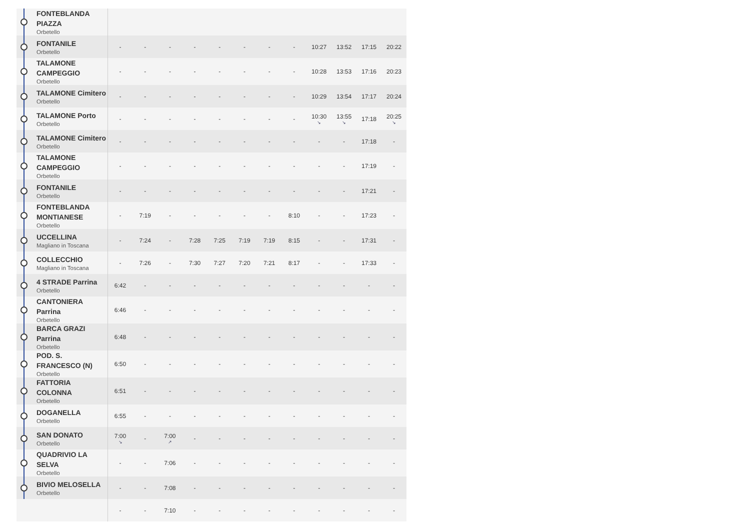| FONTEBLANDA PIAZZA Orbetello | | | | | | | | | | | | |
| FONTANILE Orbetello | - | - | - | - | - | - | - | - | 10:27 | 13:52 | 17:15 | 20:22 |
| TALAMONE CAMPEGGIO Orbetello | - | - | - | - | - | - | - | - | 10:28 | 13:53 | 17:16 | 20:23 |
| TALAMONE Cimitero Orbetello | - | - | - | - | - | - | - | - | 10:29 | 13:54 | 17:17 | 20:24 |
| TALAMONE Porto Orbetello | - | - | - | - | - | - | - | - | 10:30 ↘ | 13:55 ↘ | 17:18 | 20:25 ↘ |
| TALAMONE Cimitero Orbetello | - | - | - | - | - | - | - | - | - | - | 17:18 | - |
| TALAMONE CAMPEGGIO Orbetello | - | - | - | - | - | - | - | - | - | - | 17:19 | - |
| FONTANILE Orbetello | - | - | - | - | - | - | - | - | - | - | 17:21 | - |
| FONTEBLANDA MONTIANESE Orbetello | - | 7:19 | - | - | - | - | - | 8:10 | - | - | 17:23 | - |
| UCCELLINA Magliano in Toscana | - | 7:24 | - | 7:28 | 7:25 | 7:19 | 7:19 | 8:15 | - | - | 17:31 | - |
| COLLECCHIO Magliano in Toscana | - | 7:26 | - | 7:30 | 7:27 | 7:20 | 7:21 | 8:17 | - | - | 17:33 | - |
| 4 STRADE Parrina Orbetello | 6:42 | - | - | - | - | - | - | - | - | - | - | - |
| CANTONIERA Parrina Orbetello | 6:46 | - | - | - | - | - | - | - | - | - | - | - |
| BARCA GRAZI Parrina Orbetello | 6:48 | - | - | - | - | - | - | - | - | - | - | - |
| POD. S. FRANCESCO (N) Orbetello | 6:50 | - | - | - | - | - | - | - | - | - | - | - |
| FATTORIA COLONNA Orbetello | 6:51 | - | - | - | - | - | - | - | - | - | - | - |
| DOGANELLA Orbetello | 6:55 | - | - | - | - | - | - | - | - | - | - | - |
| SAN DONATO Orbetello | 7:00 ↘ | - | 7:00 ↗ | - | - | - | - | - | - | - | - | - |
| QUADRIVIO LA SELVA Orbetello | - | - | 7:06 | - | - | - | - | - | - | - | - | - |
| BIVIO MELOSELLA Orbetello | - | - | 7:08 | - | - | - | - | - | - | - | - | - |
| | - | - | 7:10 | - | - | - | - | - | - | - | - | - |